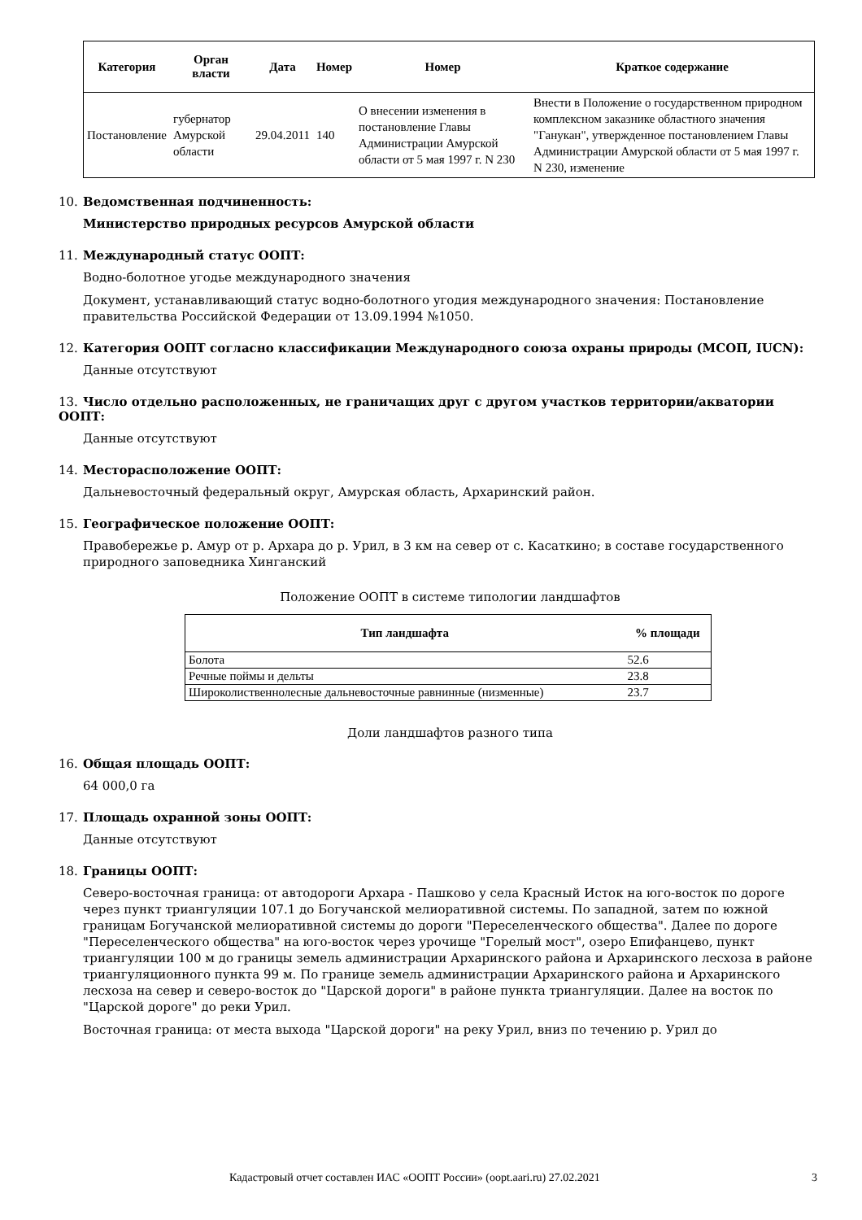| Категория | Орган власти | Дата | Номер | Номер | Краткое содержание |
| --- | --- | --- | --- | --- | --- |
| Постановление | губернатор Амурской области | 29.04.2011 | 140 | О внесении изменения в постановление Главы Администрации Амурской области от 5 мая 1997 г. N 230 | Внести в Положение о государственном природном комплексном заказнике областного значения "Ганукан", утвержденное постановлением Главы Администрации Амурской области от 5 мая 1997 г. N 230, изменение |
10. Ведомственная подчиненность:
Министерство природных ресурсов Амурской области
11. Международный статус ООПТ:
Водно-болотное угодье международного значения
Документ, устанавливающий статус водно-болотного угодия международного значения: Постановление правительства Российской Федерации от 13.09.1994 №1050.
12. Категория ООПТ согласно классификации Международного союза охраны природы (МСОП, IUCN):
Данные отсутствуют
13. Число отдельно расположенных, не граничащих друг с другом участков территории/акватории ООПТ:
Данные отсутствуют
14. Месторасположение ООПТ:
Дальневосточный федеральный округ, Амурская область, Архаринский район.
15. Географическое положение ООПТ:
Правобережье р. Амур от р. Архара до р. Урил, в 3 км на север от с. Касаткино; в составе государственного природного заповедника Хинганский
Положение ООПТ в системе типологии ландшафтов
| Тип ландшафта | % площади |
| --- | --- |
| Болота | 52.6 |
| Речные поймы и дельты | 23.8 |
| Широколиственнолесные дальневосточные равнинные (низменные) | 23.7 |
Доли ландшафтов разного типа
16. Общая площадь ООПТ:
64 000,0 га
17. Площадь охранной зоны ООПТ:
Данные отсутствуют
18. Границы ООПТ:
Северо-восточная граница: от автодороги Архара - Пашково у села Красный Исток на юго-восток по дороге через пункт триангуляции 107.1 до Богучанской мелиоративной системы. По западной, затем по южной границам Богучанской мелиоративной системы до дороги "Переселенческого общества". Далее по дороге "Переселенческого общества" на юго-восток через урочище "Горелый мост", озеро Епифанцево, пункт триангуляции 100 м до границы земель администрации Архаринского района и Архаринского лесхоза в районе триангуляционного пункта 99 м. По границе земель администрации Архаринского района и Архаринского лесхоза на север и северо-восток до "Царской дороги" в районе пункта триангуляции. Далее на восток по "Царской дороге" до реки Урил.
Восточная граница: от места выхода "Царской дороги" на реку Урил, вниз по течению р. Урил до
Кадастровый отчет составлен ИАС «ООПТ России» (oopt.aari.ru) 27.02.2021 3